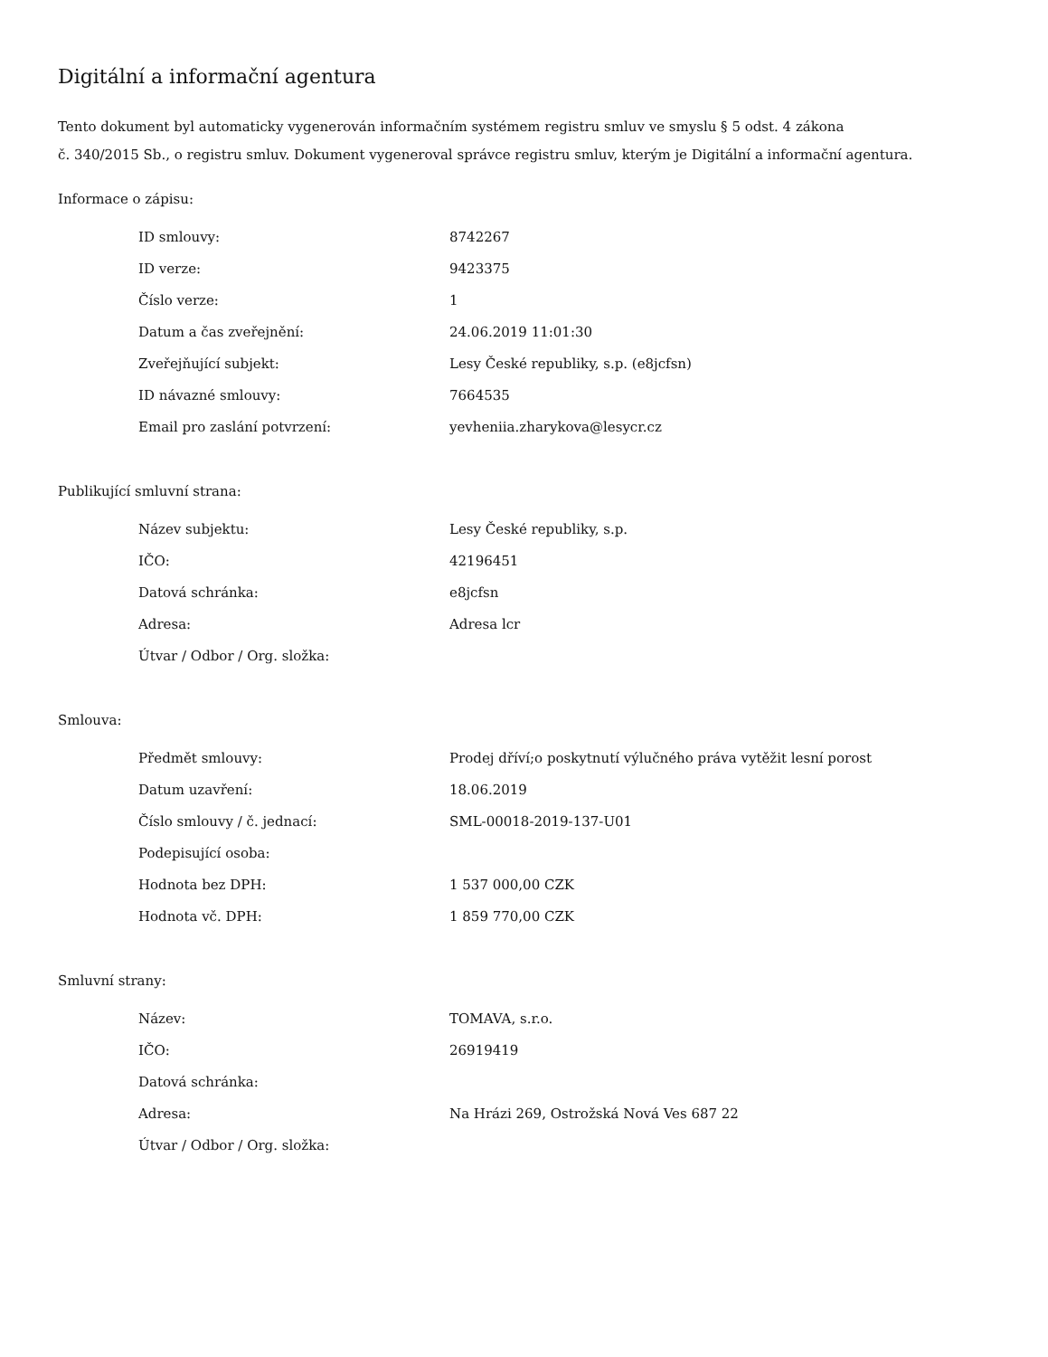Digitální a informační agentura
Tento dokument byl automaticky vygenerován informačním systémem registru smluv ve smyslu § 5 odst. 4 zákona
č. 340/2015 Sb., o registru smluv. Dokument vygeneroval správce registru smluv, kterým je Digitální a informační agentura.
Informace o zápisu:
| ID smlouvy: | 8742267 |
| ID verze: | 9423375 |
| Číslo verze: | 1 |
| Datum a čas zveřejnění: | 24.06.2019 11:01:30 |
| Zveřejňující subjekt: | Lesy České republiky, s.p. (e8jcfsn) |
| ID návazné smlouvy: | 7664535 |
| Email pro zaslání potvrzení: | yevheniia.zharykova@lesycr.cz |
Publikující smluvní strana:
| Název subjektu: | Lesy České republiky, s.p. |
| IČO: | 42196451 |
| Datová schránka: | e8jcfsn |
| Adresa: | Adresa lcr |
| Útvar / Odbor / Org. složka: | |
Smlouva:
| Předmět smlouvy: | Prodej dříví;o poskytnutí výlučného práva vytěžit lesní porost |
| Datum uzavření: | 18.06.2019 |
| Číslo smlouvy / č. jednací: | SML-00018-2019-137-U01 |
| Podepisující osoba: | |
| Hodnota bez DPH: | 1 537 000,00 CZK |
| Hodnota vč. DPH: | 1 859 770,00 CZK |
Smluvní strany:
| Název: | TOMAVA, s.r.o. |
| IČO: | 26919419 |
| Datová schránka: | |
| Adresa: | Na Hrázi 269, Ostrožská Nová Ves 687 22 |
| Útvar / Odbor / Org. složka: | |